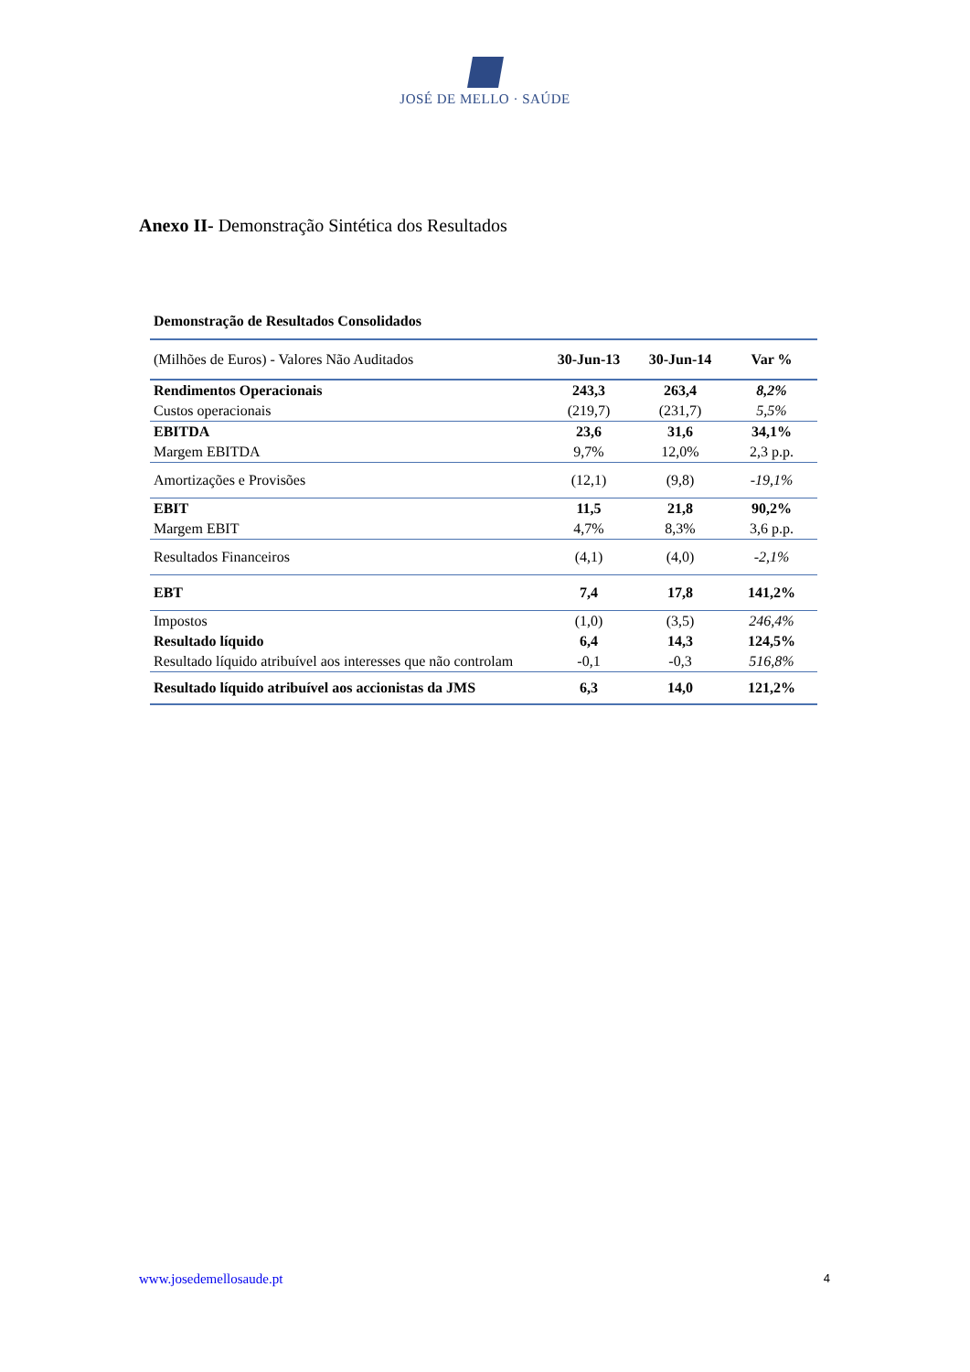JOSÉ DE MELLO · SAÚDE
Anexo II- Demonstração Sintética dos Resultados
Demonstração de Resultados Consolidados
| (Milhões de Euros) - Valores Não Auditados | 30-Jun-13 | 30-Jun-14 | Var % |
| Rendimentos Operacionais | 243,3 | 263,4 | 8,2% |
| Custos operacionais | (219,7) | (231,7) | 5,5% |
| EBITDA | 23,6 | 31,6 | 34,1% |
| Margem EBITDA | 9,7% | 12,0% | 2,3 p.p. |
| Amortizações e Provisões | (12,1) | (9,8) | -19,1% |
| EBIT | 11,5 | 21,8 | 90,2% |
| Margem EBIT | 4,7% | 8,3% | 3,6 p.p. |
| Resultados Financeiros | (4,1) | (4,0) | -2,1% |
| EBT | 7,4 | 17,8 | 141,2% |
| Impostos | (1,0) | (3,5) | 246,4% |
| Resultado líquido | 6,4 | 14,3 | 124,5% |
| Resultado líquido atribuível aos interesses que não controlam | -0,1 | -0,3 | 516,8% |
| Resultado líquido atribuível aos accionistas da JMS | 6,3 | 14,0 | 121,2% |
www.josedemellosaude.pt 4